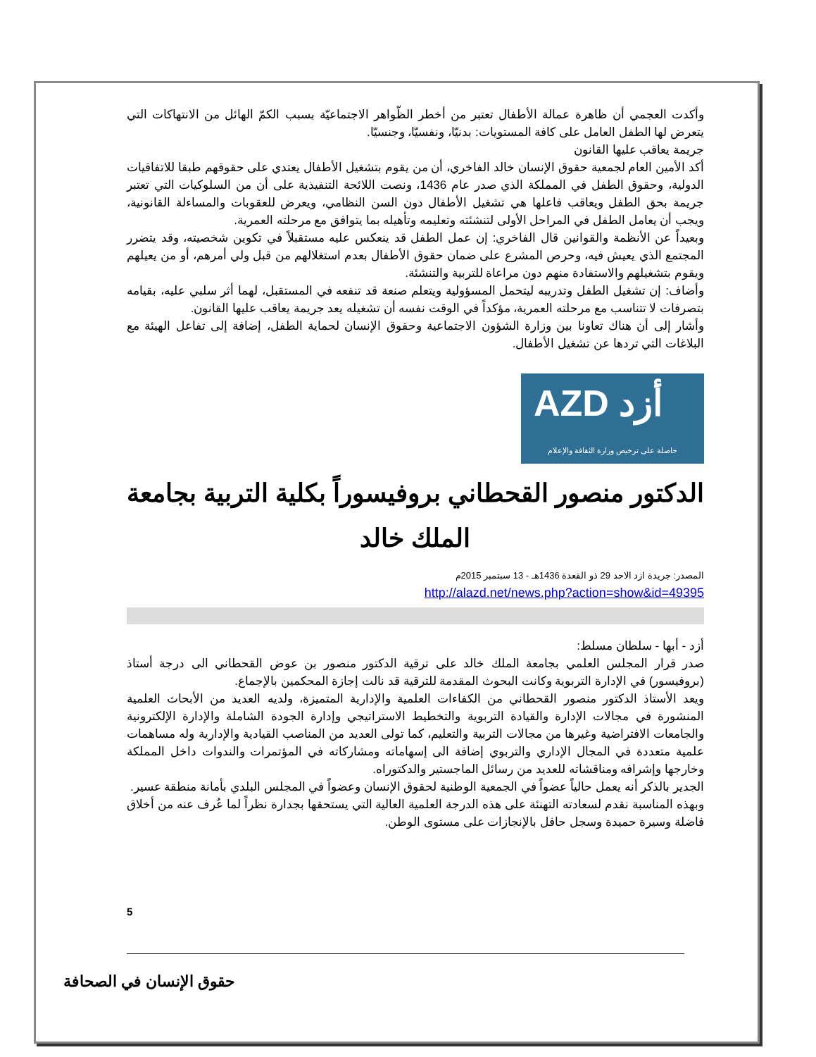وأكدت العجمي أن ظاهرة عمالة الأطفال تعتبر من أخطر الظّواهر الاجتماعيّة بسبب الكمّ الهائل من الانتهاكات التي يتعرض لها الطفل العامل على كافة المستويات: بدنيّا، ونفسيّا، وجنسيّا.
جريمة يعاقب عليها القانون
أكد الأمين العام لجمعية حقوق الإنسان خالد الفاخري، أن من يقوم بتشغيل الأطفال يعتدي على حقوقهم طبقا للاتفاقيات الدولية، وحقوق الطفل في المملكة الذي صدر عام 1436، ونصت اللائحة التنفيذية على أن من السلوكيات التي تعتبر جريمة بحق الطفل ويعاقب فاعلها هي تشغيل الأطفال دون السن النظامي، ويعرض للعقوبات والمساءلة القانونية، ويجب أن يعامل الطفل في المراحل الأولى لتنشئته وتعليمه وتأهيله بما يتوافق مع مرحلته العمرية.
وبعيداً عن الأنظمة والقوانين قال الفاخري: إن عمل الطفل قد ينعكس عليه مستقبلاً في تكوين شخصيته، وقد يتضرر المجتمع الذي يعيش فيه، وحرص المشرع على ضمان حقوق الأطفال بعدم استغلالهم من قبل ولي أمرهم، أو من يعيلهم ويقوم بتشغيلهم والاستفادة منهم دون مراعاة للتربية والتنشئة.
وأضاف: إن تشغيل الطفل وتدريبه ليتحمل المسؤولية ويتعلم صنعة قد تنفعه في المستقبل، لهما أثر سلبي عليه، بقيامه بتصرفات لا تتناسب مع مرحلته العمرية، مؤكداً في الوقت نفسه أن تشغيله يعد جريمة يعاقب عليها القانون.
وأشار إلى أن هناك تعاونا بين وزارة الشؤون الاجتماعية وحقوق الإنسان لحماية الطفل، إضافة إلى تفاعل الهيئة مع البلاغات التي تردها عن تشغيل الأطفال.
AZD أزد
حاصلة على ترخيص وزارة الثقافة والإعلام
الدكتور منصور القحطاني بروفيسوراً بكلية التربية بجامعة الملك خالد
المصدر: جريدة ازد الاحد 29 ذو القعدة 1436هـ - 13 سبتمبر 2015م
http://alazd.net/news.php?action=show&id=49395
أزد - أبها - سلطان مسلط:
صدر قرار المجلس العلمي بجامعة الملك خالد على ترقية الدكتور منصور بن عوض القحطاني الى درجة أستاذ (بروفيسور) في الإدارة التربوية وكانت البحوث المقدمة للترقية قد نالت إجازة المحكمين بالإجماع.
ويعد الأستاذ الدكتور منصور القحطاني من الكفاءات العلمية والإدارية المتميزة، ولديه العديد من الأبحاث العلمية المنشورة في مجالات الإدارة والقيادة التربوية والتخطيط الاستراتيجي وإدارة الجودة الشاملة والإدارة الإلكترونية والجامعات الافتراضية وغيرها من مجالات التربية والتعليم، كما تولى العديد من المناصب القيادية والإدارية وله مساهمات علمية متعددة في المجال الإداري والتربوي إضافة الى إسهاماته ومشاركاته في المؤتمرات والندوات داخل المملكة وخارجها وإشرافه ومناقشاته للعديد من رسائل الماجستير والدكتوراه.
الجدير بالذكر أنه يعمل حالياً عضواً في الجمعية الوطنية لحقوق الإنسان وعضواً في المجلس البلدي بأمانة منطقة عسير.
وبهذه المناسبة نقدم لسعادته التهنئة على هذه الدرجة العلمية العالية التي يستحقها بجدارة نظراً لما عُرف عنه من أخلاق فاضلة وسيرة حميدة وسجل حافل بالإنجازات على مستوى الوطن.
5
حقوق الإنسان في الصحافة